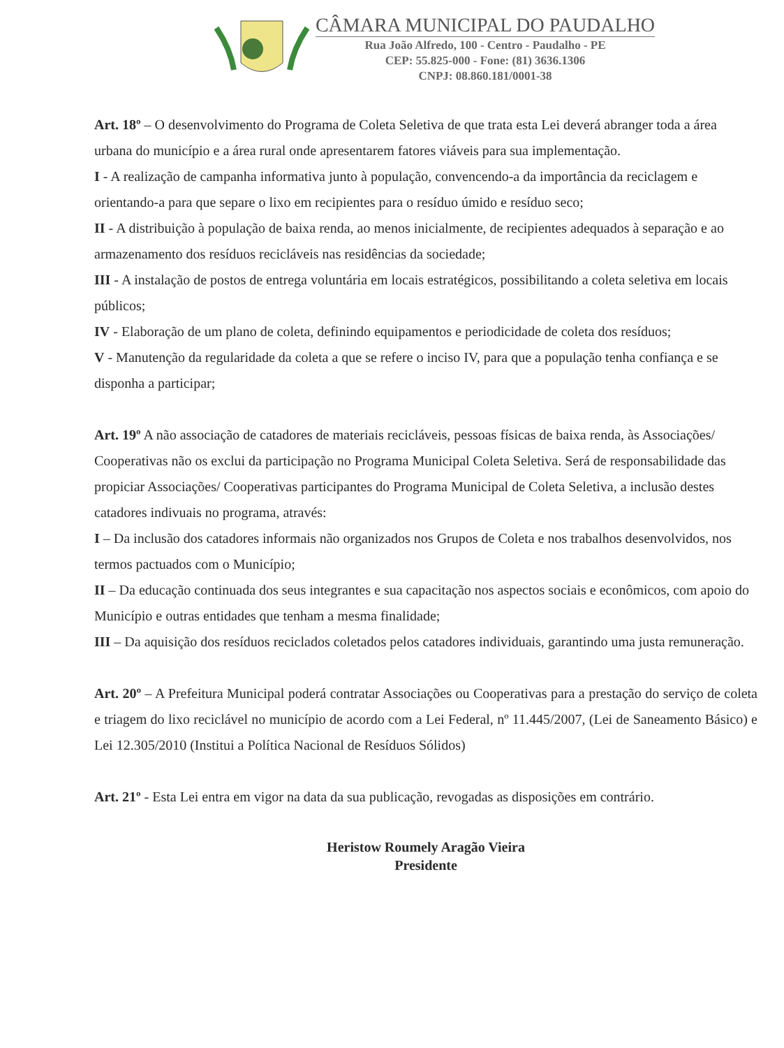CÂMARA MUNICIPAL DO PAUDALHO
Rua João Alfredo, 100 - Centro - Paudalho - PE
CEP: 55.825-000 - Fone: (81) 3636.1306
CNPJ: 08.860.181/0001-38
Art. 18º – O desenvolvimento do Programa de Coleta Seletiva de que trata esta Lei deverá abranger toda a área urbana do município e a área rural onde apresentarem fatores viáveis para sua implementação.
I - A realização de campanha informativa junto à população, convencendo-a da importância da reciclagem e orientando-a para que separe o lixo em recipientes para o resíduo úmido e resíduo seco;
II - A distribuição à população de baixa renda, ao menos inicialmente, de recipientes adequados à separação e ao armazenamento dos resíduos recicláveis nas residências da sociedade;
III - A instalação de postos de entrega voluntária em locais estratégicos, possibilitando a coleta seletiva em locais públicos;
IV - Elaboração de um plano de coleta, definindo equipamentos e periodicidade de coleta dos resíduos;
V - Manutenção da regularidade da coleta a que se refere o inciso IV, para que a população tenha confiança e se disponha a participar;
Art. 19º A não associação de catadores de materiais recicláveis, pessoas físicas de baixa renda, às Associações/ Cooperativas não os exclui da participação no Programa Municipal Coleta Seletiva. Será de responsabilidade das propiciar Associações/ Cooperativas participantes do Programa Municipal de Coleta Seletiva, a inclusão destes catadores indivuais no programa, através:
I – Da inclusão dos catadores informais não organizados nos Grupos de Coleta e nos trabalhos desenvolvidos, nos termos pactuados com o Município;
II – Da educação continuada dos seus integrantes e sua capacitação nos aspectos sociais e econômicos, com apoio do Município e outras entidades que tenham a mesma finalidade;
III – Da aquisição dos resíduos reciclados coletados pelos catadores individuais, garantindo uma justa remuneração.
Art. 20º – A Prefeitura Municipal poderá contratar Associações ou Cooperativas para a prestação do serviço de coleta e triagem do lixo reciclável no município de acordo com a Lei Federal, nº 11.445/2007, (Lei de Saneamento Básico) e Lei 12.305/2010 (Institui a Política Nacional de Resíduos Sólidos)
Art. 21º - Esta Lei entra em vigor na data da sua publicação, revogadas as disposições em contrário.
Heristow Roumely Aragão Vieira
Presidente